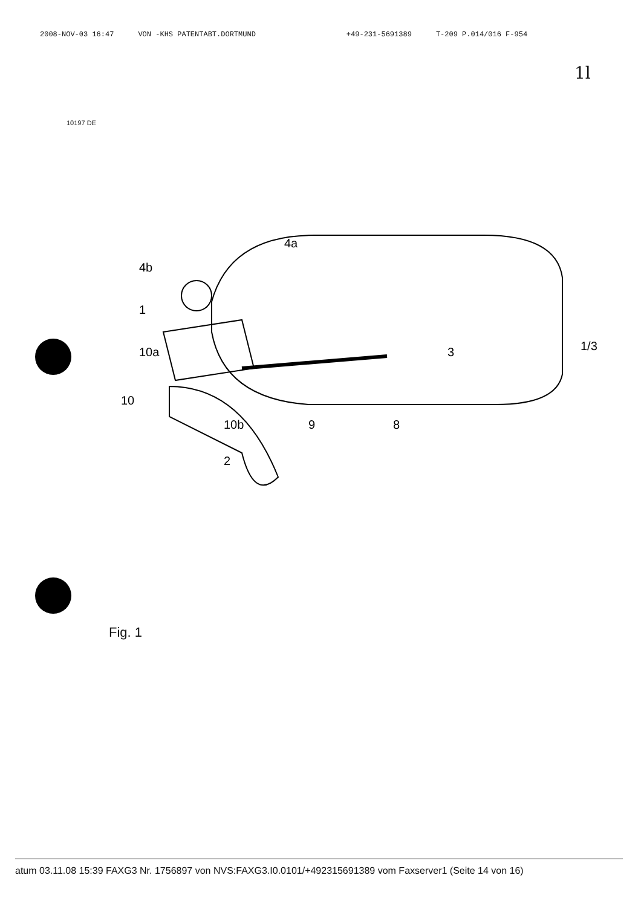2008-NOV-03 16:47 VON -KHS PATENTABT.DORTMUND +49-231-5691389 T-209 P.014/016 F-954
1l
10197 DE
1
10a
10
10b
2
9
8
3
4b
4a
1/3
Fig. 1
atum 03.11.08 15:39 FAXG3 Nr. 1756897 von NVS:FAXG3.I0.0101/+492315691389 vom Faxserver1 (Seite 14 von 16)